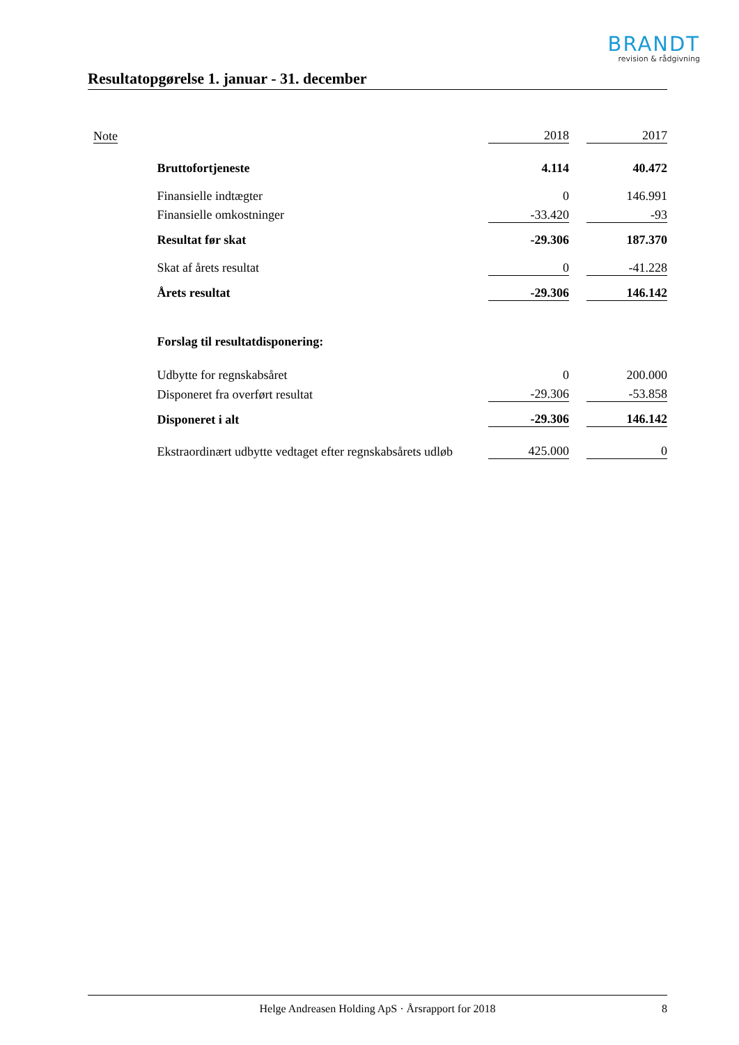BRANDT
revision & rådgivning
Resultatopgørelse 1. januar - 31. december
| Note | | 2018 | | 2017 |
| | Bruttofortjeneste | 4.114 | | 40.472 |
| | Finansielle indtægter | 0 | | 146.991 |
| | Finansielle omkostninger | -33.420 | | -93 |
| | Resultat før skat | -29.306 | | 187.370 |
| | Skat af årets resultat | 0 | | -41.228 |
| | Årets resultat | -29.306 | | 146.142 |
| | Forslag til resultatdisponering: | | | |
| | Udbytte for regnskabsåret | 0 | | 200.000 |
| | Disponeret fra overført resultat | -29.306 | | -53.858 |
| | Disponeret i alt | -29.306 | | 146.142 |
| | Ekstraordinært udbytte vedtaget efter regnskabsårets udløb | 425.000 | | 0 |
Helge Andreasen Holding ApS · Årsrapport for 2018
8